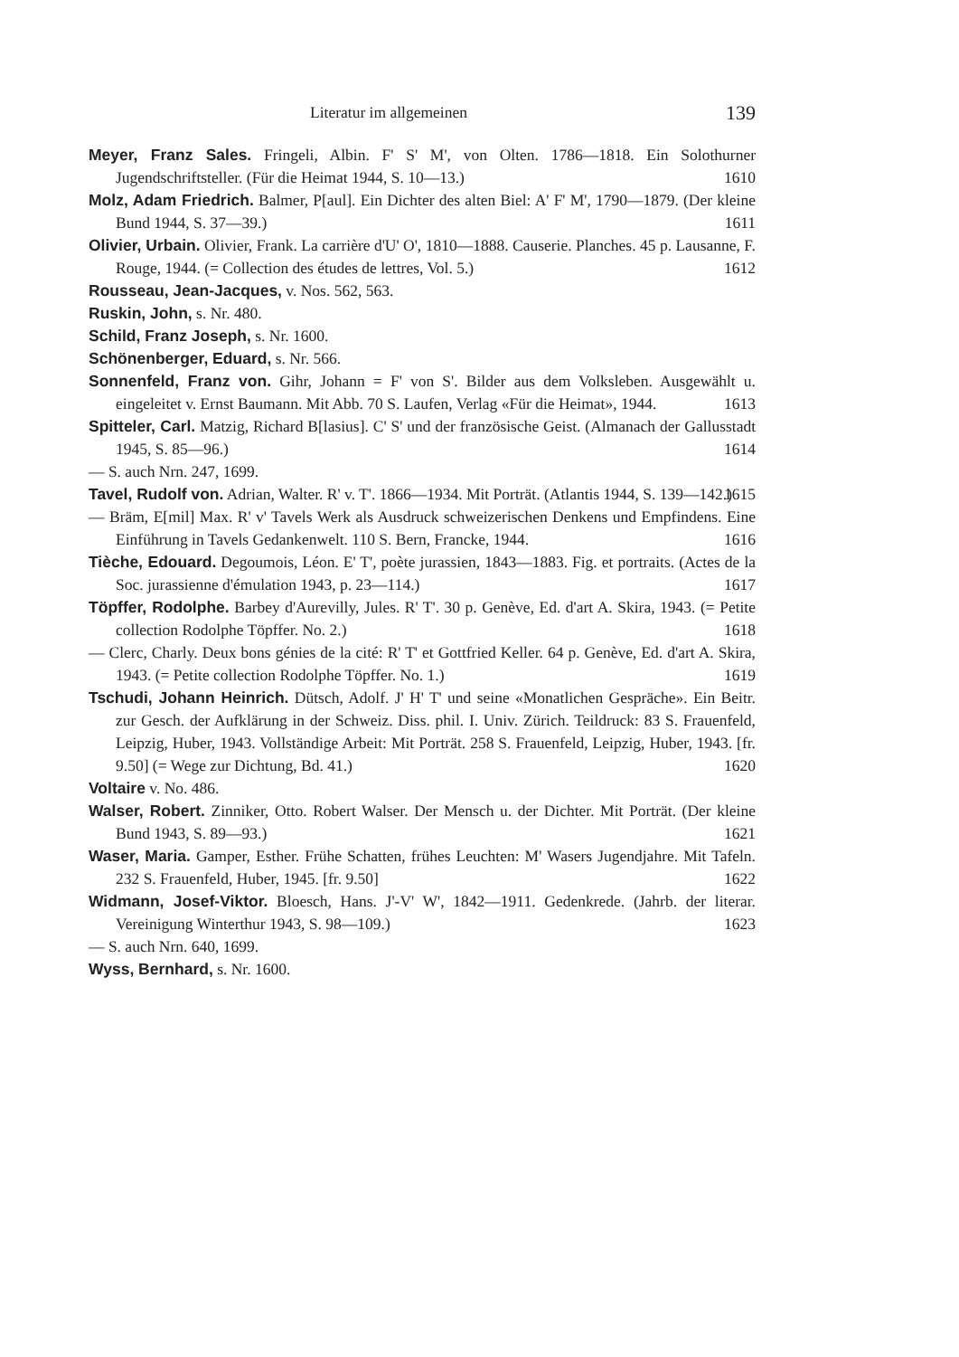Literatur im allgemeinen 139
Meyer, Franz Sales. Fringeli, Albin. F' S' M', von Olten. 1786—1818. Ein Solothurner Jugendschriftsteller. (Für die Heimat 1944, S. 10—13.) 1610
Molz, Adam Friedrich. Balmer, P[aul]. Ein Dichter des alten Biel: A' F' M', 1790—1879. (Der kleine Bund 1944, S. 37—39.) 1611
Olivier, Urbain. Olivier, Frank. La carrière d'U' O', 1810—1888. Causerie. Planches. 45 p. Lausanne, F. Rouge, 1944. (= Collection des études de lettres, Vol. 5.) 1612
Rousseau, Jean-Jacques, v. Nos. 562, 563.
Ruskin, John, s. Nr. 480.
Schild, Franz Joseph, s. Nr. 1600.
Schönenberger, Eduard, s. Nr. 566.
Sonnenfeld, Franz von. Gihr, Johann = F' von S'. Bilder aus dem Volksleben. Ausgewählt u. eingeleitet v. Ernst Baumann. Mit Abb. 70 S. Laufen, Verlag «Für die Heimat», 1944. 1613
Spitteler, Carl. Matzig, Richard B[lasius]. C' S' und der französische Geist. (Almanach der Gallusstadt 1945, S. 85—96.) 1614
— S. auch Nrn. 247, 1699.
Tavel, Rudolf von. Adrian, Walter. R' v. T'. 1866—1934. Mit Porträt. (Atlantis 1944, S. 139—142.) 1615
— Bräm, E[mil] Max. R' v' Tavels Werk als Ausdruck schweizerischen Denkens und Empfindens. Eine Einführung in Tavels Gedankenwelt. 110 S. Bern, Francke, 1944. 1616
Tièche, Edouard. Degoumois, Léon. E' T', poète jurassien, 1843—1883. Fig. et portraits. (Actes de la Soc. jurassienne d'émulation 1943, p. 23—114.) 1617
Töpffer, Rodolphe. Barbey d'Aurevilly, Jules. R' T'. 30 p. Genève, Ed. d'art A. Skira, 1943. (= Petite collection Rodolphe Töpffer. No. 2.) 1618
— Clerc, Charly. Deux bons génies de la cité: R' T' et Gottfried Keller. 64 p. Genève, Ed. d'art A. Skira, 1943. (= Petite collection Rodolphe Töpffer. No. 1.) 1619
Tschudi, Johann Heinrich. Dütsch, Adolf. J' H' T' und seine «Monatlichen Gespräche». Ein Beitr. zur Gesch. der Aufklärung in der Schweiz. Diss. phil. I. Univ. Zürich. Teildruck: 83 S. Frauenfeld, Leipzig, Huber, 1943. Vollständige Arbeit: Mit Porträt. 258 S. Frauenfeld, Leipzig, Huber, 1943. [fr. 9.50] (= Wege zur Dichtung, Bd. 41.) 1620
Voltaire v. No. 486.
Walser, Robert. Zinniker, Otto. Robert Walser. Der Mensch u. der Dichter. Mit Porträt. (Der kleine Bund 1943, S. 89—93.) 1621
Waser, Maria. Gamper, Esther. Frühe Schatten, frühes Leuchten: M' Wasers Jugendjahre. Mit Tafeln. 232 S. Frauenfeld, Huber, 1945. [fr. 9.50] 1622
Widmann, Josef-Viktor. Bloesch, Hans. J'-V' W', 1842—1911. Gedenkrede. (Jahrb. der literar. Vereinigung Winterthur 1943, S. 98—109.) 1623
— S. auch Nrn. 640, 1699.
Wyss, Bernhard, s. Nr. 1600.